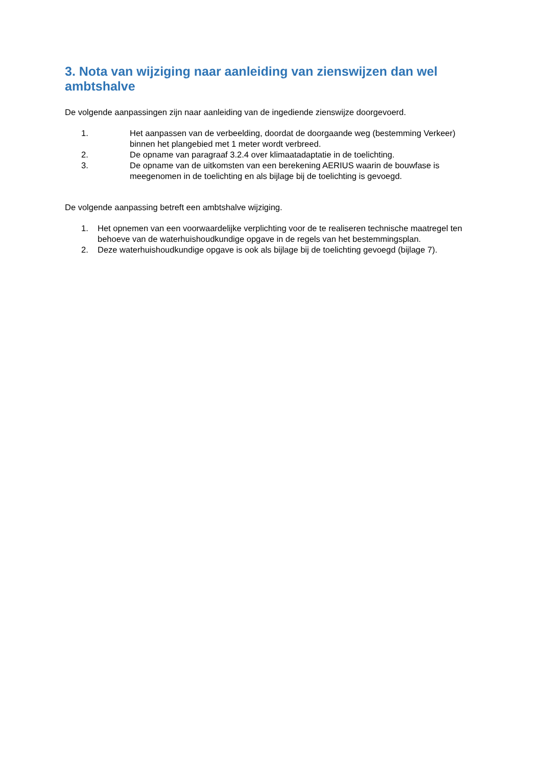3. Nota van wijziging naar aanleiding van zienswijzen dan wel ambtshalve
De volgende aanpassingen zijn naar aanleiding van de ingediende zienswijze doorgevoerd.
1. Het aanpassen van de verbeelding, doordat de doorgaande weg (bestemming Verkeer) binnen het plangebied met 1 meter wordt verbreed.
2. De opname van paragraaf 3.2.4 over klimaatadaptatie in de toelichting.
3. De opname van de uitkomsten van een berekening AERIUS waarin de bouwfase is meegenomen in de toelichting en als bijlage bij de toelichting is gevoegd.
De volgende aanpassing betreft een ambtshalve wijziging.
1. Het opnemen van een voorwaardelijke verplichting voor de te realiseren technische maatregel ten behoeve van de waterhuishoudkundige opgave in de regels van het bestemmingsplan.
2. Deze waterhuishoudkundige opgave is ook als bijlage bij de toelichting gevoegd (bijlage 7).